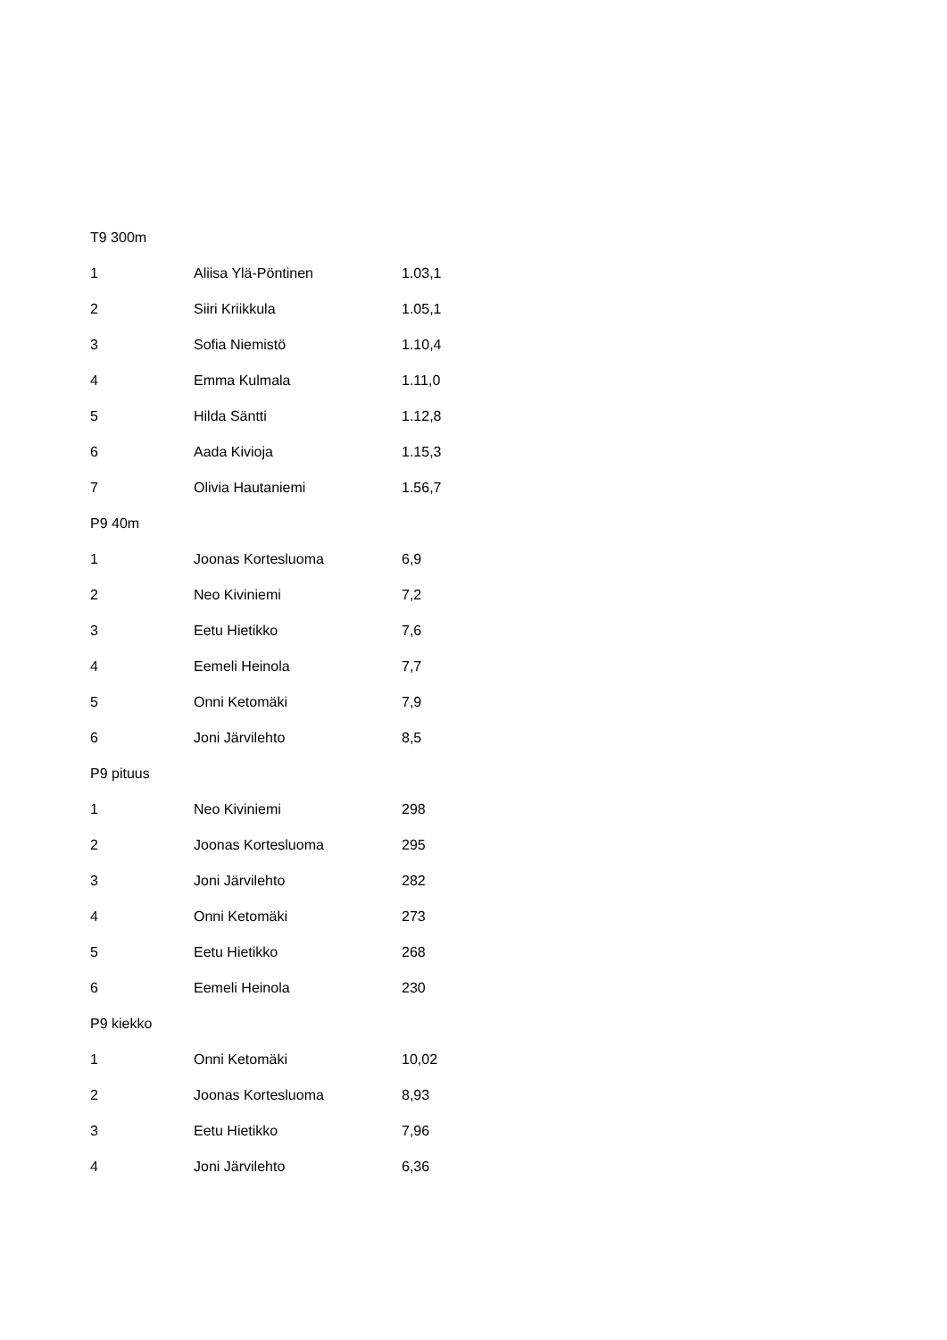| T9 300m | | |
| 1 | Aliisa Ylä-Pöntinen | 1.03,1 |
| 2 | Siiri Kriikkula | 1.05,1 |
| 3 | Sofia Niemistö | 1.10,4 |
| 4 | Emma Kulmala | 1.11,0 |
| 5 | Hilda Säntti | 1.12,8 |
| 6 | Aada Kivioja | 1.15,3 |
| 7 | Olivia Hautaniemi | 1.56,7 |
| P9 40m | | |
| 1 | Joonas Kortesluoma | 6,9 |
| 2 | Neo Kiviniemi | 7,2 |
| 3 | Eetu Hietikko | 7,6 |
| 4 | Eemeli Heinola | 7,7 |
| 5 | Onni Ketomäki | 7,9 |
| 6 | Joni Järvilehto | 8,5 |
| P9 pituus | | |
| 1 | Neo Kiviniemi | 298 |
| 2 | Joonas Kortesluoma | 295 |
| 3 | Joni Järvilehto | 282 |
| 4 | Onni Ketomäki | 273 |
| 5 | Eetu Hietikko | 268 |
| 6 | Eemeli Heinola | 230 |
| P9 kiekko | | |
| 1 | Onni Ketomäki | 10,02 |
| 2 | Joonas Kortesluoma | 8,93 |
| 3 | Eetu Hietikko | 7,96 |
| 4 | Joni Järvilehto | 6,36 |